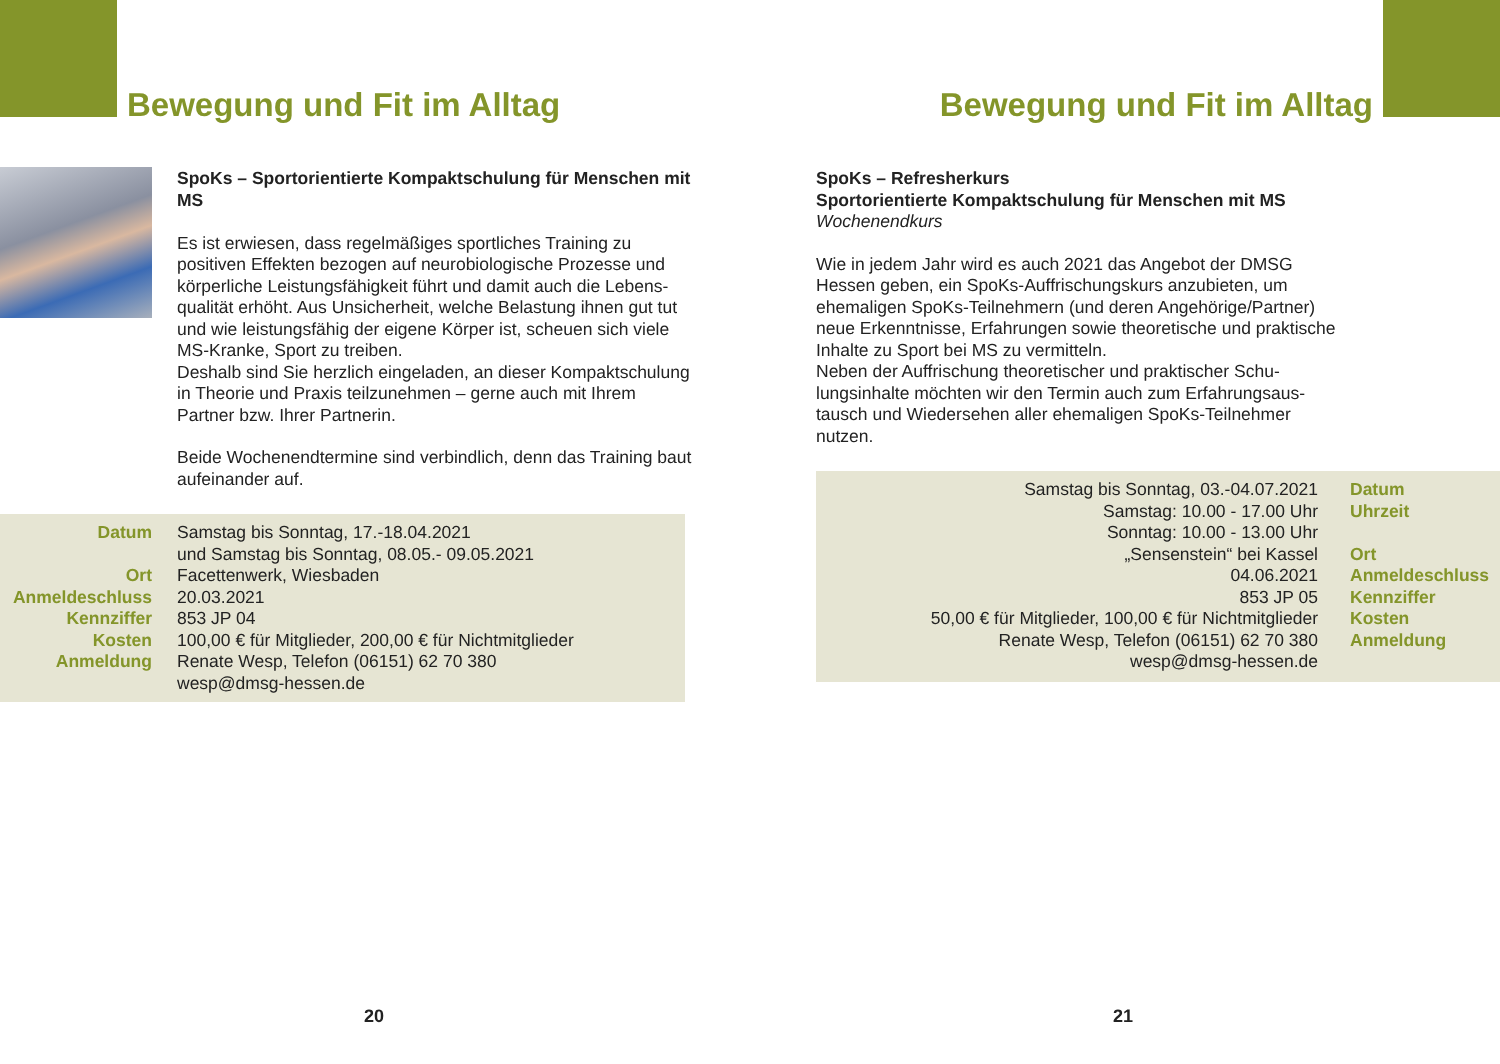Bewegung und Fit im Alltag
SpoKs – Sportorientierte Kompaktschulung für Menschen mit MS
Es ist erwiesen, dass regelmäßiges sportliches Training zu positiven Effekten bezogen auf neurobiologische Prozesse und körperliche Leistungsfähigkeit führt und damit auch die Lebens­qualität erhöht. Aus Unsicherheit, welche Belastung ihnen gut tut und wie leistungsfähig der eigene Körper ist, scheuen sich viele MS-Kranke, Sport zu treiben.
Deshalb sind Sie herzlich eingeladen, an dieser Kompakt­schulung in Theorie und Praxis teilzunehmen – gerne auch mit Ihrem Partner bzw. Ihrer Partnerin.
Beide Wochenendtermine sind verbindlich, denn das Training baut aufeinander auf.
| Datum | Samstag bis Sonntag, 17.-18.04.2021 und Samstag bis Sonntag, 08.05.- 09.05.2021 |
| Ort | Facettenwerk, Wiesbaden |
| Anmeldeschluss | 20.03.2021 |
| Kennziffer | 853 JP 04 |
| Kosten | 100,00 € für Mitglieder, 200,00 € für Nichtmitglieder |
| Anmeldung | Renate Wesp, Telefon (06151) 62 70 380 wesp@dmsg-hessen.de |
20
Bewegung und Fit im Alltag
SpoKs – Refresherkurs
Sportorientierte Kompaktschulung für Menschen mit MS
Wochenendkurs
Wie in jedem Jahr wird es auch 2021 das Angebot der DMSG Hessen geben, ein SpoKs-Auffrischungskurs anzubieten, um ehemaligen SpoKs-Teilnehmern (und deren Angehörige/Part­ner) neue Erkenntnisse, Erfahrungen sowie theoretische und praktische Inhalte zu Sport bei MS zu vermitteln.
Neben der Auffrischung theoretischer und praktischer Schu­lungsinhalte möchten wir den Termin auch zum Erfahrungsaus­tausch und Wiedersehen aller ehemaligen SpoKs-Teilnehmer nutzen.
| Samstag bis Sonntag, 03.-04.07.2021 | Datum |
| Samstag: 10.00 - 17.00 Uhr Sonntag: 10.00 - 13.00 Uhr | Uhrzeit |
| „Sensenstein“ bei Kassel | Ort |
| 04.06.2021 | Anmeldeschluss |
| 853 JP 05 | Kennziffer |
| 50,00 € für Mitglieder, 100,00 € für Nichtmitglieder | Kosten |
| Renate Wesp, Telefon (06151) 62 70 380 wesp@dmsg-hessen.de | Anmeldung |
21